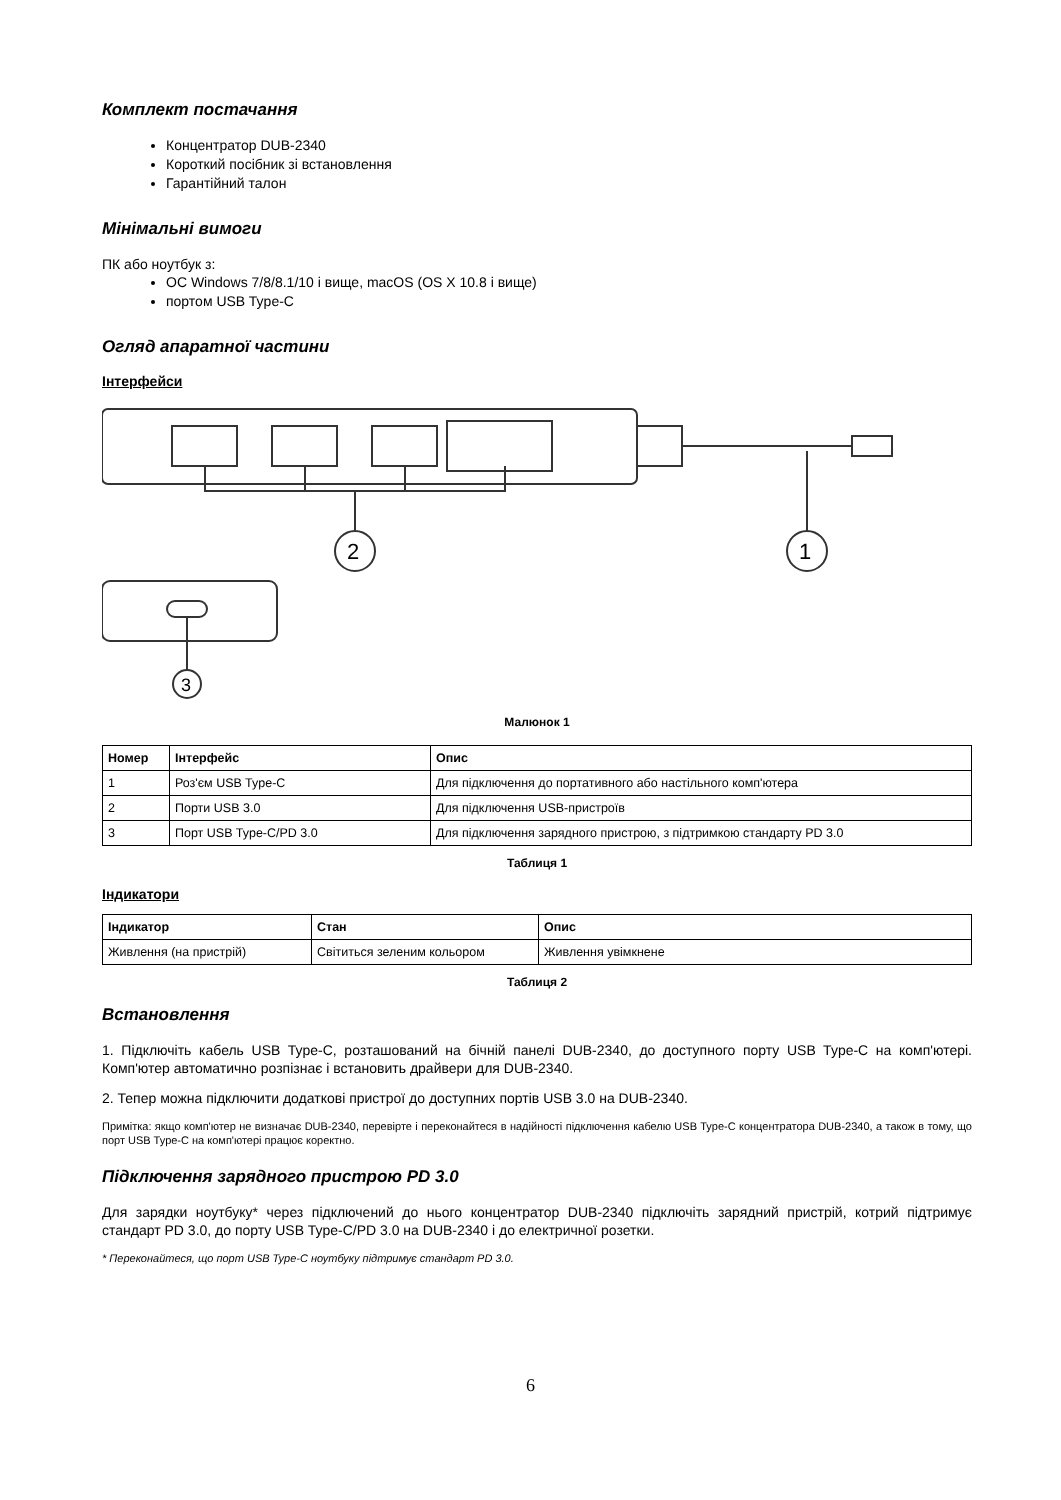Комплект постачання
Концентратор DUB-2340
Короткий посібник зі встановлення
Гарантійний талон
Мінімальні вимоги
ПК або ноутбук з:
ОС Windows 7/8/8.1/10 і вище, macOS (OS X 10.8 і вище)
портом USB Type-C
Огляд апаратної частини
Інтерфейси
2
1
3
Малюнок 1
| Номер | Інтерфейс | Опис |
| --- | --- | --- |
| 1 | Роз'єм USB Type-C | Для підключення до портативного або настільного комп'ютера |
| 2 | Порти USB 3.0 | Для підключення USB-пристроїв |
| 3 | Порт USB Type-C/PD 3.0 | Для підключення зарядного пристрою, з підтримкою стандарту PD 3.0 |
Таблиця 1
Індикатори
| Індикатор | Стан | Опис |
| --- | --- | --- |
| Живлення (на пристрій) | Світиться зеленим кольором | Живлення увімкнене |
Таблиця 2
Встановлення
1. Підключіть кабель USB Type-C, розташований на бічній панелі DUB-2340, до доступного порту USB Type-C на комп'ютері. Комп'ютер автоматично розпізнає і встановить драйвери для DUB-2340.
2. Тепер можна підключити додаткові пристрої до доступних портів USB 3.0 на DUB-2340.
Примітка: якщо комп'ютер не визначає DUB-2340, перевірте і переконайтеся в надійності підключення кабелю USB Type-C концентратора DUB-2340, а також в тому, що порт USB Type-C на комп'ютері працює коректно.
Підключення зарядного пристрою PD 3.0
Для зарядки ноутбуку* через підключений до нього концентратор DUB-2340 підключіть зарядний пристрій, котрий підтримує стандарт PD 3.0, до порту USB Type-C/PD 3.0 на DUB-2340 і до електричної розетки.
* Переконайтеся, що порт USB Type-C ноутбуку підтримує стандарт PD 3.0.
6